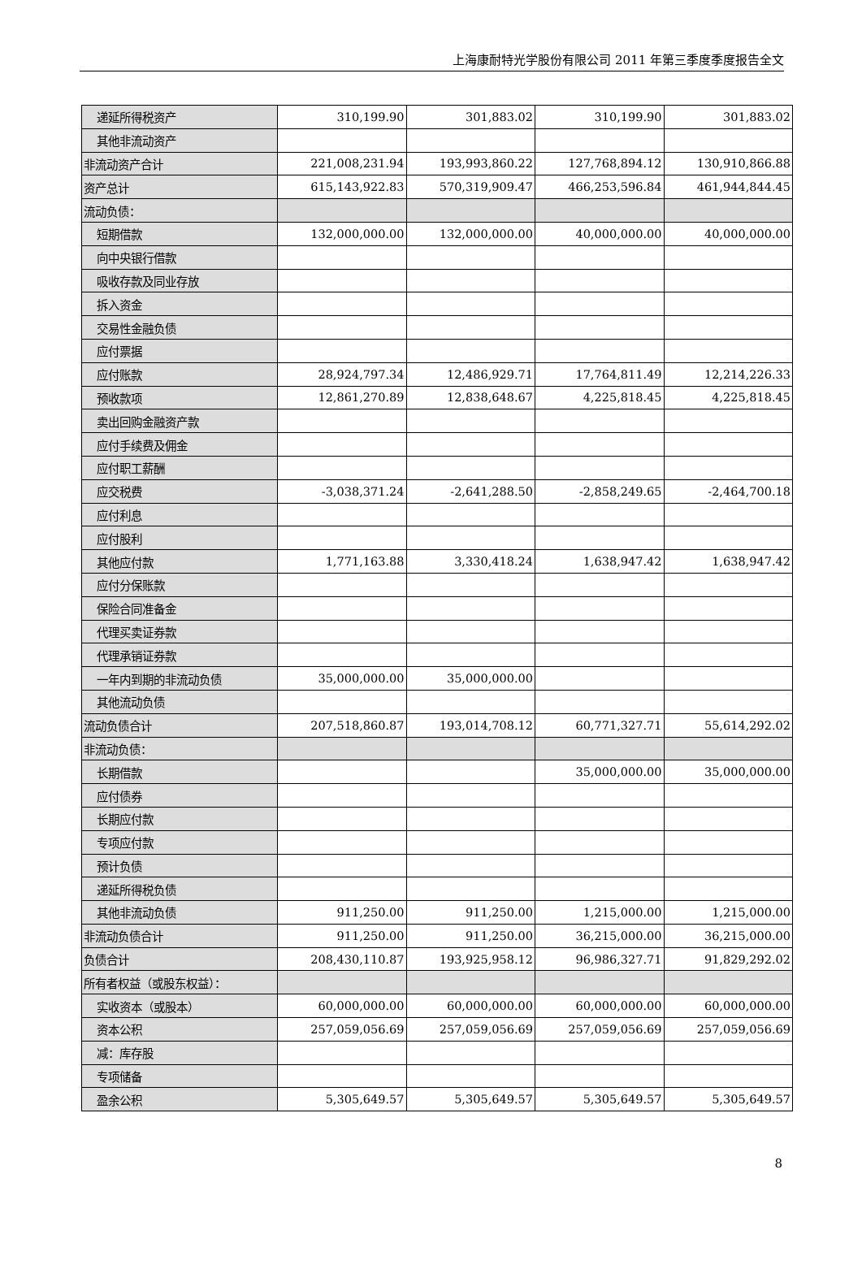上海康耐特光学股份有限公司 2011 年第三季度季度报告全文
| 递延所得税资产 | 310,199.90 | 301,883.02 | 310,199.90 | 301,883.02 |
| 其他非流动资产 | | | | |
| 非流动资产合计 | 221,008,231.94 | 193,993,860.22 | 127,768,894.12 | 130,910,866.88 |
| 资产总计 | 615,143,922.83 | 570,319,909.47 | 466,253,596.84 | 461,944,844.45 |
| 流动负债： | | | | |
| 短期借款 | 132,000,000.00 | 132,000,000.00 | 40,000,000.00 | 40,000,000.00 |
| 向中央银行借款 | | | | |
| 吸收存款及同业存放 | | | | |
| 拆入资金 | | | | |
| 交易性金融负债 | | | | |
| 应付票据 | | | | |
| 应付账款 | 28,924,797.34 | 12,486,929.71 | 17,764,811.49 | 12,214,226.33 |
| 预收款项 | 12,861,270.89 | 12,838,648.67 | 4,225,818.45 | 4,225,818.45 |
| 卖出回购金融资产款 | | | | |
| 应付手续费及佣金 | | | | |
| 应付职工薪酬 | | | | |
| 应交税费 | -3,038,371.24 | -2,641,288.50 | -2,858,249.65 | -2,464,700.18 |
| 应付利息 | | | | |
| 应付股利 | | | | |
| 其他应付款 | 1,771,163.88 | 3,330,418.24 | 1,638,947.42 | 1,638,947.42 |
| 应付分保账款 | | | | |
| 保险合同准备金 | | | | |
| 代理买卖证券款 | | | | |
| 代理承销证券款 | | | | |
| 一年内到期的非流动负债 | 35,000,000.00 | 35,000,000.00 | | |
| 其他流动负债 | | | | |
| 流动负债合计 | 207,518,860.87 | 193,014,708.12 | 60,771,327.71 | 55,614,292.02 |
| 非流动负债： | | | | |
| 长期借款 | | | 35,000,000.00 | 35,000,000.00 |
| 应付债券 | | | | |
| 长期应付款 | | | | |
| 专项应付款 | | | | |
| 预计负债 | | | | |
| 递延所得税负债 | | | | |
| 其他非流动负债 | 911,250.00 | 911,250.00 | 1,215,000.00 | 1,215,000.00 |
| 非流动负债合计 | 911,250.00 | 911,250.00 | 36,215,000.00 | 36,215,000.00 |
| 负债合计 | 208,430,110.87 | 193,925,958.12 | 96,986,327.71 | 91,829,292.02 |
| 所有者权益（或股东权益）： | | | | |
| 实收资本（或股本） | 60,000,000.00 | 60,000,000.00 | 60,000,000.00 | 60,000,000.00 |
| 资本公积 | 257,059,056.69 | 257,059,056.69 | 257,059,056.69 | 257,059,056.69 |
| 减：库存股 | | | | |
| 专项储备 | | | | |
| 盈余公积 | 5,305,649.57 | 5,305,649.57 | 5,305,649.57 | 5,305,649.57 |
8